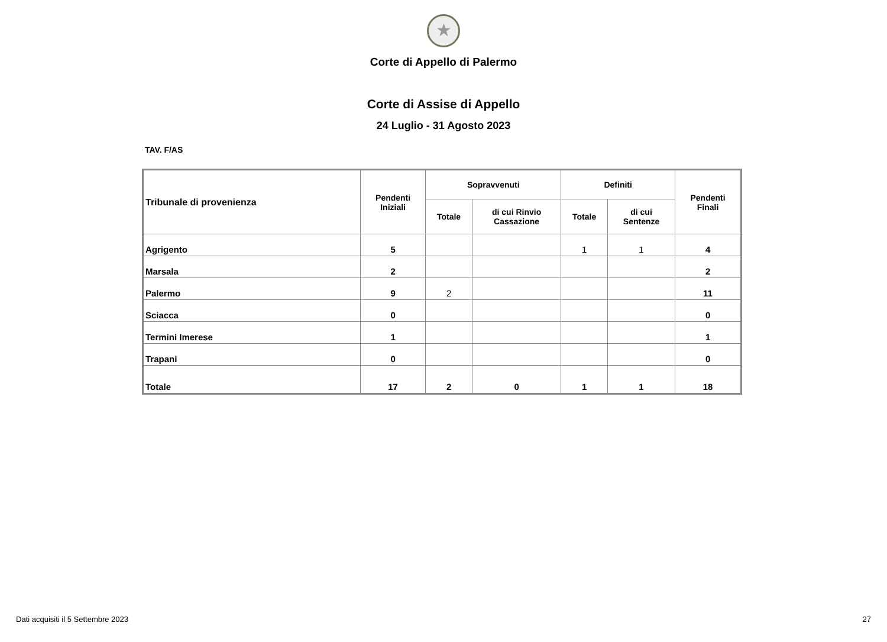★
Corte di Appello di Palermo
Corte di Assise di Appello
24 Luglio - 31 Agosto 2023
TAV. F/AS
| Tribunale di provenienza | Pendenti Iniziali | Sopravvenuti | | Definiti | | Pendenti Finali |
| --- | --- | --- | --- | --- | --- | --- |
| | | Totale | di cui Rinvio Cassazione | Totale | di cui Sentenze | |
| Agrigento | 5 | | | 1 | 1 | 4 |
| Marsala | 2 | | | | | 2 |
| Palermo | 9 | 2 | | | | 11 |
| Sciacca | 0 | | | | | 0 |
| Termini Imerese | 1 | | | | | 1 |
| Trapani | 0 | | | | | 0 |
| Totale | 17 | 2 | 0 | 1 | 1 | 18 |
Dati acquisiti il 5 Settembre 2023 27